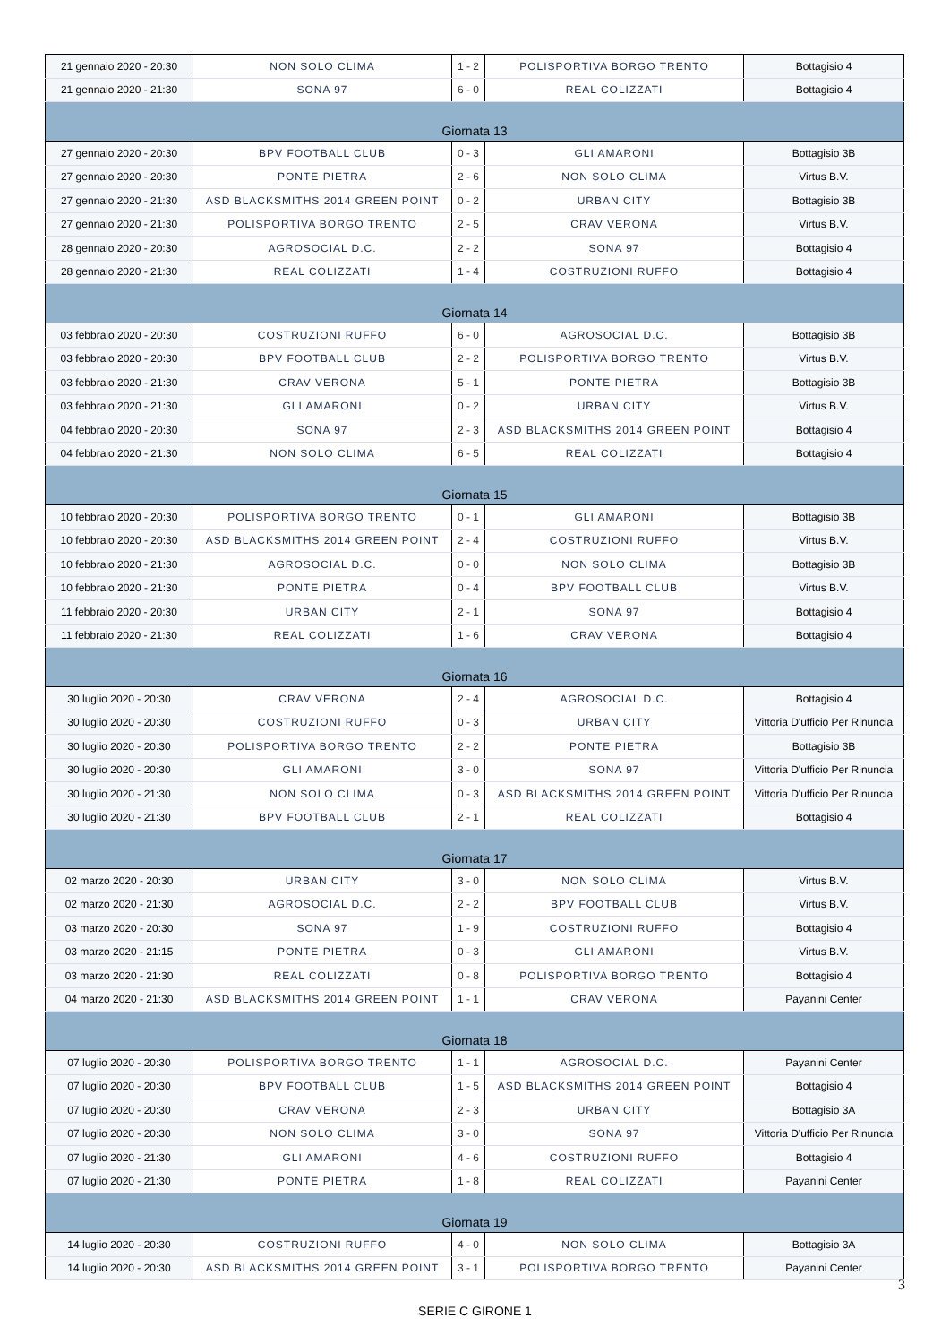| 21 gennaio 2020 - 20:30 | NON SOLO CLIMA | 1 - 2 | POLISPORTIVA BORGO TRENTO | Bottagisio 4 |
| 21 gennaio 2020 - 21:30 | SONA 97 | 6 - 0 | REAL COLIZZATI | Bottagisio 4 |
| Giornata 13 | | | | |
| 27 gennaio 2020 - 20:30 | BPV FOOTBALL CLUB | 0 - 3 | GLI AMARONI | Bottagisio 3B |
| 27 gennaio 2020 - 20:30 | PONTE PIETRA | 2 - 6 | NON SOLO CLIMA | Virtus B.V. |
| 27 gennaio 2020 - 21:30 | ASD BLACKSMITHS 2014 GREEN POINT | 0 - 2 | URBAN CITY | Bottagisio 3B |
| 27 gennaio 2020 - 21:30 | POLISPORTIVA BORGO TRENTO | 2 - 5 | CRAV VERONA | Virtus B.V. |
| 28 gennaio 2020 - 20:30 | AGROSOCIAL D.C. | 2 - 2 | SONA 97 | Bottagisio 4 |
| 28 gennaio 2020 - 21:30 | REAL COLIZZATI | 1 - 4 | COSTRUZIONI RUFFO | Bottagisio 4 |
| Giornata 14 | | | | |
| 03 febbraio 2020 - 20:30 | COSTRUZIONI RUFFO | 6 - 0 | AGROSOCIAL D.C. | Bottagisio 3B |
| 03 febbraio 2020 - 20:30 | BPV FOOTBALL CLUB | 2 - 2 | POLISPORTIVA BORGO TRENTO | Virtus B.V. |
| 03 febbraio 2020 - 21:30 | CRAV VERONA | 5 - 1 | PONTE PIETRA | Bottagisio 3B |
| 03 febbraio 2020 - 21:30 | GLI AMARONI | 0 - 2 | URBAN CITY | Virtus B.V. |
| 04 febbraio 2020 - 20:30 | SONA 97 | 2 - 3 | ASD BLACKSMITHS 2014 GREEN POINT | Bottagisio 4 |
| 04 febbraio 2020 - 21:30 | NON SOLO CLIMA | 6 - 5 | REAL COLIZZATI | Bottagisio 4 |
| Giornata 15 | | | | |
| 10 febbraio 2020 - 20:30 | POLISPORTIVA BORGO TRENTO | 0 - 1 | GLI AMARONI | Bottagisio 3B |
| 10 febbraio 2020 - 20:30 | ASD BLACKSMITHS 2014 GREEN POINT | 2 - 4 | COSTRUZIONI RUFFO | Virtus B.V. |
| 10 febbraio 2020 - 21:30 | AGROSOCIAL D.C. | 0 - 0 | NON SOLO CLIMA | Bottagisio 3B |
| 10 febbraio 2020 - 21:30 | PONTE PIETRA | 0 - 4 | BPV FOOTBALL CLUB | Virtus B.V. |
| 11 febbraio 2020 - 20:30 | URBAN CITY | 2 - 1 | SONA 97 | Bottagisio 4 |
| 11 febbraio 2020 - 21:30 | REAL COLIZZATI | 1 - 6 | CRAV VERONA | Bottagisio 4 |
| Giornata 16 | | | | |
| 30 luglio 2020 - 20:30 | CRAV VERONA | 2 - 4 | AGROSOCIAL D.C. | Bottagisio 4 |
| 30 luglio 2020 - 20:30 | COSTRUZIONI RUFFO | 0 - 3 | URBAN CITY | Vittoria D'ufficio Per Rinuncia |
| 30 luglio 2020 - 20:30 | POLISPORTIVA BORGO TRENTO | 2 - 2 | PONTE PIETRA | Bottagisio 3B |
| 30 luglio 2020 - 20:30 | GLI AMARONI | 3 - 0 | SONA 97 | Vittoria D'ufficio Per Rinuncia |
| 30 luglio 2020 - 21:30 | NON SOLO CLIMA | 0 - 3 | ASD BLACKSMITHS 2014 GREEN POINT | Vittoria D'ufficio Per Rinuncia |
| 30 luglio 2020 - 21:30 | BPV FOOTBALL CLUB | 2 - 1 | REAL COLIZZATI | Bottagisio 4 |
| Giornata 17 | | | | |
| 02 marzo 2020 - 20:30 | URBAN CITY | 3 - 0 | NON SOLO CLIMA | Virtus B.V. |
| 02 marzo 2020 - 21:30 | AGROSOCIAL D.C. | 2 - 2 | BPV FOOTBALL CLUB | Virtus B.V. |
| 03 marzo 2020 - 20:30 | SONA 97 | 1 - 9 | COSTRUZIONI RUFFO | Bottagisio 4 |
| 03 marzo 2020 - 21:15 | PONTE PIETRA | 0 - 3 | GLI AMARONI | Virtus B.V. |
| 03 marzo 2020 - 21:30 | REAL COLIZZATI | 0 - 8 | POLISPORTIVA BORGO TRENTO | Bottagisio 4 |
| 04 marzo 2020 - 21:30 | ASD BLACKSMITHS 2014 GREEN POINT | 1 - 1 | CRAV VERONA | Payanini Center |
| Giornata 18 | | | | |
| 07 luglio 2020 - 20:30 | POLISPORTIVA BORGO TRENTO | 1 - 1 | AGROSOCIAL D.C. | Payanini Center |
| 07 luglio 2020 - 20:30 | BPV FOOTBALL CLUB | 1 - 5 | ASD BLACKSMITHS 2014 GREEN POINT | Bottagisio 4 |
| 07 luglio 2020 - 20:30 | CRAV VERONA | 2 - 3 | URBAN CITY | Bottagisio 3A |
| 07 luglio 2020 - 20:30 | NON SOLO CLIMA | 3 - 0 | SONA 97 | Vittoria D'ufficio Per Rinuncia |
| 07 luglio 2020 - 21:30 | GLI AMARONI | 4 - 6 | COSTRUZIONI RUFFO | Bottagisio 4 |
| 07 luglio 2020 - 21:30 | PONTE PIETRA | 1 - 8 | REAL COLIZZATI | Payanini Center |
| Giornata 19 | | | | |
| 14 luglio 2020 - 20:30 | COSTRUZIONI RUFFO | 4 - 0 | NON SOLO CLIMA | Bottagisio 3A |
| 14 luglio 2020 - 20:30 | ASD BLACKSMITHS 2014 GREEN POINT | 3 - 1 | POLISPORTIVA BORGO TRENTO | Payanini Center |
3
SERIE C GIRONE 1